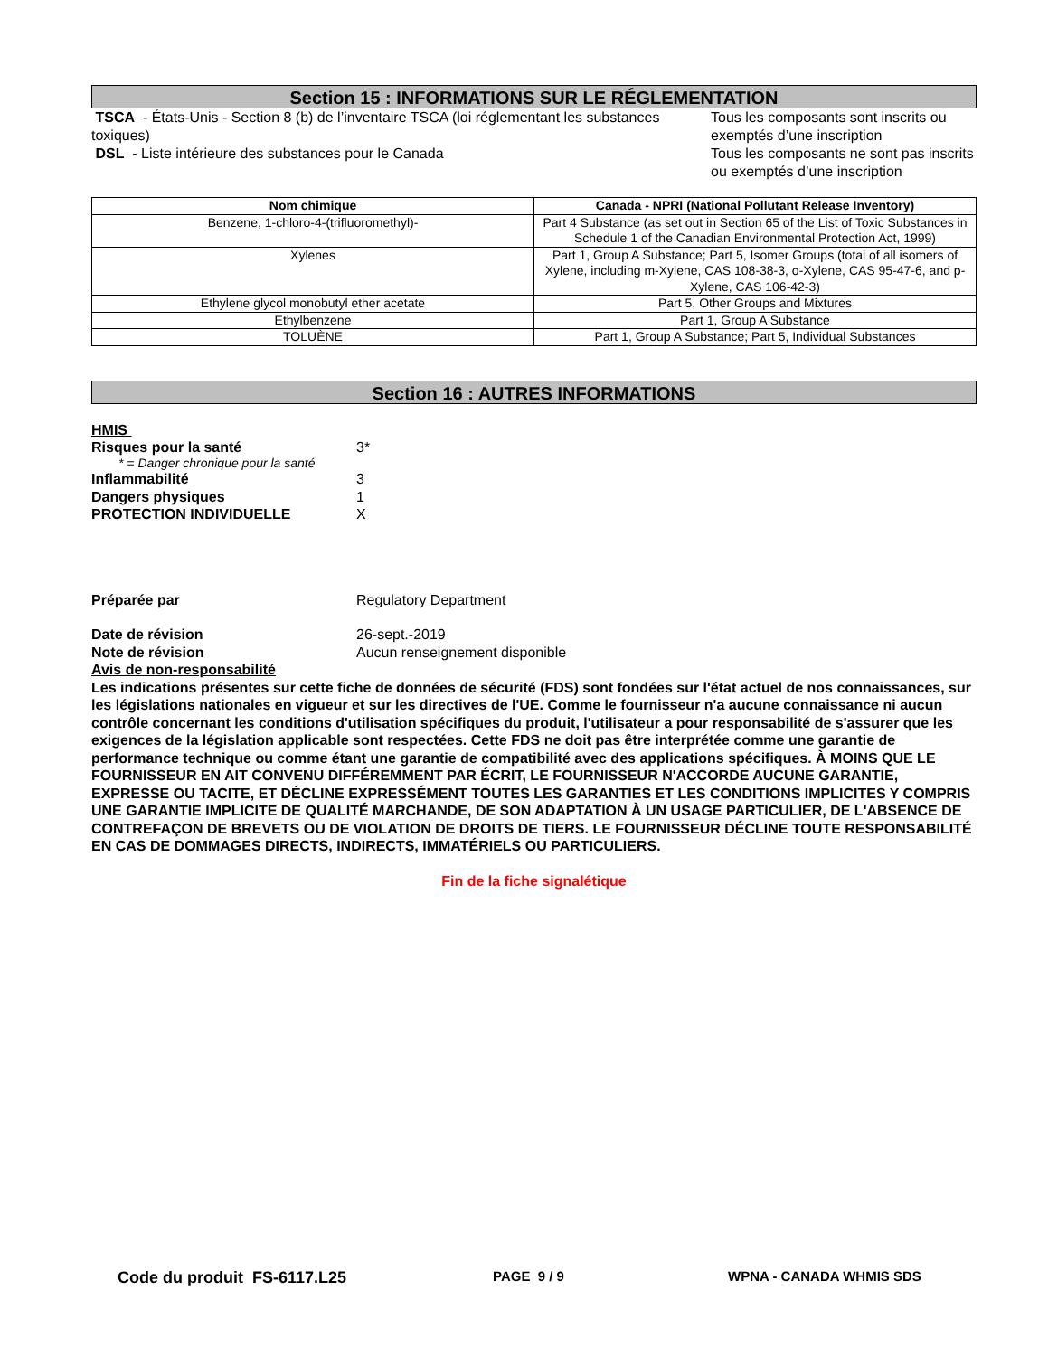Section 15 : INFORMATIONS SUR LE RÉGLEMENTATION
TSCA - États-Unis - Section 8 (b) de l’inventaire TSCA (loi réglementant les substances toxiques)
DSL - Liste intérieure des substances pour le Canada
Tous les composants sont inscrits ou exemptés d’une inscription
Tous les composants ne sont pas inscrits ou exemptés d’une inscription
| Nom chimique | Canada - NPRI (National Pollutant Release Inventory) |
| --- | --- |
| Benzene, 1-chloro-4-(trifluoromethyl)- | Part 4 Substance (as set out in Section 65 of the List of Toxic Substances in Schedule 1 of the Canadian Environmental Protection Act, 1999) |
| Xylenes | Part 1, Group A Substance; Part 5, Isomer Groups (total of all isomers of Xylene, including m-Xylene, CAS 108-38-3, o-Xylene, CAS 95-47-6, and p-Xylene, CAS 106-42-3) |
| Ethylene glycol monobutyl ether acetate | Part 5, Other Groups and Mixtures |
| Ethylbenzene | Part 1, Group A Substance |
| TOLUÈNE | Part 1, Group A Substance; Part 5, Individual Substances |
Section 16 : AUTRES INFORMATIONS
HMIS
Risques pour la santé 3*
* = Danger chronique pour la santé
Inflammabilité 3
Dangers physiques 1
PROTECTION INDIVIDUELLE X
Préparée par Regulatory Department
Date de révision 26-sept.-2019
Note de révision Aucun renseignement disponible
Avis de non-responsabilité
Les indications présentes sur cette fiche de données de sécurité (FDS) sont fondées sur l'état actuel de nos connaissances, sur les législations nationales en vigueur et sur les directives de l'UE. Comme le fournisseur n'a aucune connaissance ni aucun contrôle concernant les conditions d'utilisation spécifiques du produit, l'utilisateur a pour responsabilité de s'assurer que les exigences de la législation applicable sont respectées. Cette FDS ne doit pas être interprétée comme une garantie de performance technique ou comme étant une garantie de compatibilité avec des applications spécifiques. À MOINS QUE LE FOURNISSEUR EN AIT CONVENU DIFFÉREMMENT PAR ÉCRIT, LE FOURNISSEUR N'ACCORDE AUCUNE GARANTIE, EXPRESSE OU TACITE, ET DÉCLINE EXPRESSÉMENT TOUTES LES GARANTIES ET LES CONDITIONS IMPLICITES Y COMPRIS UNE GARANTIE IMPLICITE DE QUALITÉ MARCHANDE, DE SON ADAPTATION À UN USAGE PARTICULIER, DE L'ABSENCE DE CONTREFAÇON DE BREVETS OU DE VIOLATION DE DROITS DE TIERS. LE FOURNISSEUR DÉCLINE TOUTE RESPONSABILITÉ EN CAS DE DOMMAGES DIRECTS, INDIRECTS, IMMATÉRIELS OU PARTICULIERS.
Fin de la fiche signalétique
Code du produit FS-6117.L25
PAGE 9 / 9 WPNA - CANADA WHMIS SDS